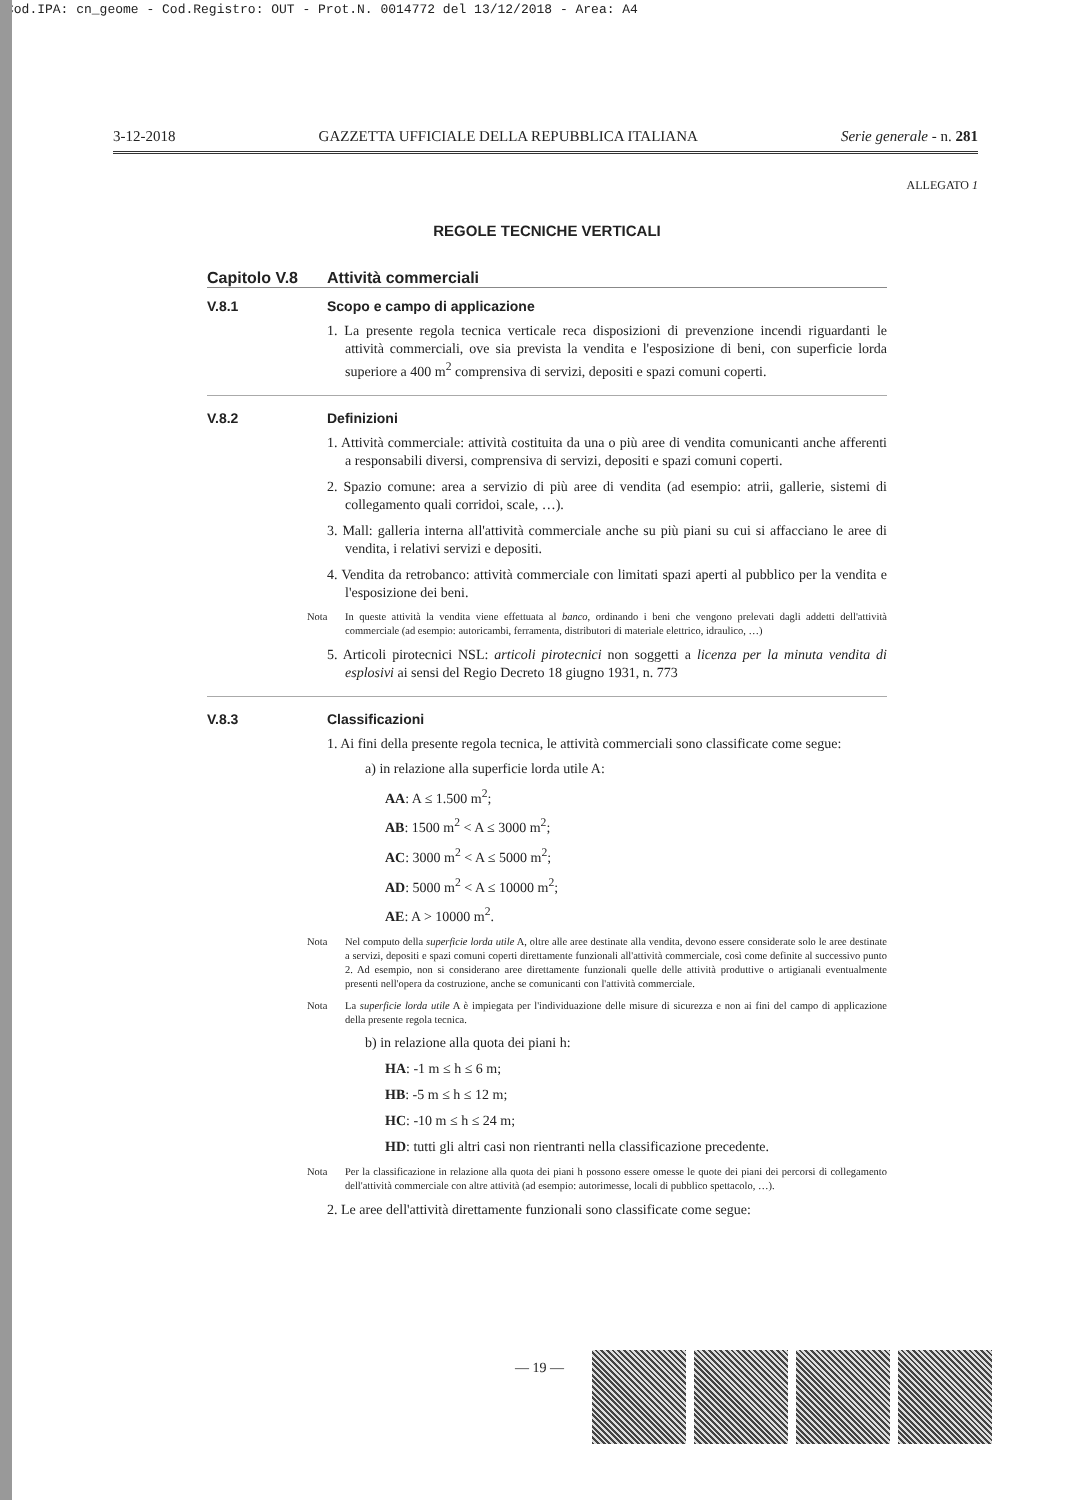Cod.IPA: cn_geome - Cod.Registro: OUT - Prot.N. 0014772 del 13/12/2018 - Area: A4
3-12-2018 GAZZETTA UFFICIALE DELLA REPUBBLICA ITALIANA Serie generale - n. 281
ALLEGATO 1
REGOLE TECNICHE VERTICALI
Capitolo V.8 Attività commerciali
V.8.1 Scopo e campo di applicazione
1. La presente regola tecnica verticale reca disposizioni di prevenzione incendi riguardanti le attività commerciali, ove sia prevista la vendita e l'esposizione di beni, con superficie lorda superiore a 400 m<sup>2</sup> comprensiva di servizi, depositi e spazi comuni coperti.
V.8.2 Definizioni
1. Attività commerciale: attività costituita da una o più aree di vendita comunicanti anche afferenti a responsabili diversi, comprensiva di servizi, depositi e spazi comuni coperti.
2. Spazio comune: area a servizio di più aree di vendita (ad esempio: atrii, gallerie, sistemi di collegamento quali corridoi, scale, …).
3. Mall: galleria interna all'attività commerciale anche su più piani su cui si affacciano le aree di vendita, i relativi servizi e depositi.
4. Vendita da retrobanco: attività commerciale con limitati spazi aperti al pubblico per la vendita e l'esposizione dei beni.
Nota In queste attività la vendita viene effettuata al banco, ordinando i beni che vengono prelevati dagli addetti dell'attività commerciale (ad esempio: autoricambi, ferramenta, distributori di materiale elettrico, idraulico, …)
5. Articoli pirotecnici NSL: articoli pirotecnici non soggetti a licenza per la minuta vendita di esplosivi ai sensi del Regio Decreto 18 giugno 1931, n. 773
V.8.3 Classificazioni
1. Ai fini della presente regola tecnica, le attività commerciali sono classificate come segue:
a) in relazione alla superficie lorda utile A:
AA: A ≤ 1.500 m<sup>2</sup>;
AB: 1500 m<sup>2</sup> < A ≤ 3000 m<sup>2</sup>;
AC: 3000 m<sup>2</sup> < A ≤ 5000 m<sup>2</sup>;
AD: 5000 m<sup>2</sup> < A ≤ 10000 m<sup>2</sup>;
AE: A > 10000 m<sup>2</sup>.
Nota Nel computo della superficie lorda utile A, oltre alle aree destinate alla vendita, devono essere considerate solo le aree destinate a servizi, depositi e spazi comuni coperti direttamente funzionali all'attività commerciale, così come definite al successivo punto 2. Ad esempio, non si considerano aree direttamente funzionali quelle delle attività produttive o artigianali eventualmente presenti nell'opera da costruzione, anche se comunicanti con l'attività commerciale.
Nota La superficie lorda utile A è impiegata per l'individuazione delle misure di sicurezza e non ai fini del campo di applicazione della presente regola tecnica.
b) in relazione alla quota dei piani h:
HA: -1 m ≤ h ≤ 6 m;
HB: -5 m ≤ h ≤ 12 m;
HC: -10 m ≤ h ≤ 24 m;
HD: tutti gli altri casi non rientranti nella classificazione precedente.
Nota Per la classificazione in relazione alla quota dei piani h possono essere omesse le quote dei piani dei percorsi di collegamento dell'attività commerciale con altre attività (ad esempio: autorimesse, locali di pubblico spettacolo, …).
2. Le aree dell'attività direttamente funzionali sono classificate come segue:
— 19 —